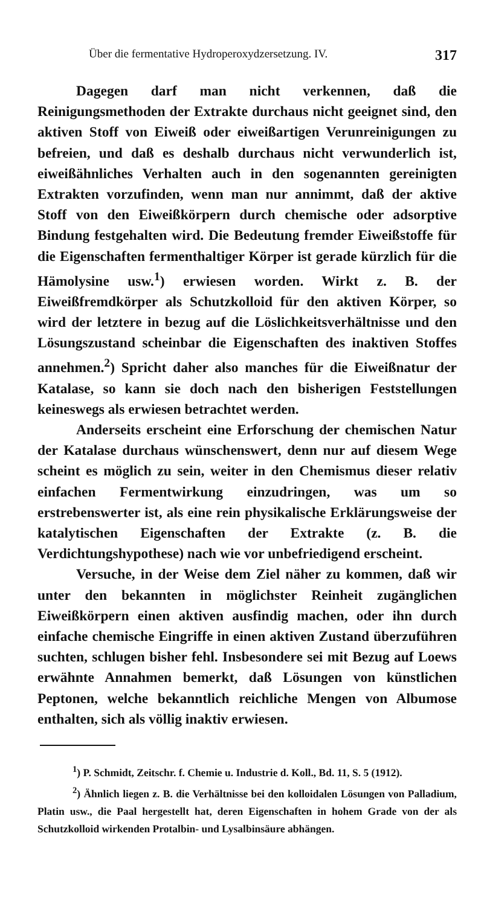Über die fermentative Hydroperoxydzersetzung. IV. 317
Dagegen darf man nicht verkennen, daß die Reinigungsmethoden der Extrakte durchaus nicht geeignet sind, den aktiven Stoff von Eiweiß oder eiweißartigen Verunreinigungen zu befreien, und daß es deshalb durchaus nicht verwunderlich ist, eiweißähnliches Verhalten auch in den sogenannten gereinigten Extrakten vorzufinden, wenn man nur annimmt, daß der aktive Stoff von den Eiweißkörpern durch chemische oder adsorptive Bindung festgehalten wird. Die Bedeutung fremder Eiweißstoffe für die Eigenschaften fermenthaltiger Körper ist gerade kürzlich für die Hämolysine usw.<sup>1</sup>) erwiesen worden. Wirkt z. B. der Eiweißfremdkörper als Schutzkolloid für den aktiven Körper, so wird der letztere in bezug auf die Löslichkeitsverhältnisse und den Lösungszustand scheinbar die Eigenschaften des inaktiven Stoffes annehmen.<sup>2</sup>) Spricht daher also manches für die Eiweißnatur der Katalase, so kann sie doch nach den bisherigen Feststellungen keineswegs als erwiesen betrachtet werden.
Anderseits erscheint eine Erforschung der chemischen Natur der Katalase durchaus wünschenswert, denn nur auf diesem Wege scheint es möglich zu sein, weiter in den Chemismus dieser relativ einfachen Fermentwirkung einzudringen, was um so erstrebenswerter ist, als eine rein physikalische Erklärungsweise der katalytischen Eigenschaften der Extrakte (z. B. die Verdichtungshypothese) nach wie vor unbefriedigend erscheint.
Versuche, in der Weise dem Ziel näher zu kommen, daß wir unter den bekannten in möglichster Reinheit zugänglichen Eiweißkörpern einen aktiven ausfindig machen, oder ihn durch einfache chemische Eingriffe in einen aktiven Zustand überzuführen suchten, schlugen bisher fehl. Insbesondere sei mit Bezug auf Loews erwähnte Annahmen bemerkt, daß Lösungen von künstlichen Peptonen, welche bekanntlich reichliche Mengen von Albumose enthalten, sich als völlig inaktiv erwiesen.
<sup>1</sup>) P. Schmidt, Zeitschr. f. Chemie u. Industrie d. Koll., Bd. 11, S. 5 (1912).
<sup>2</sup>) Ähnlich liegen z. B. die Verhältnisse bei den kolloidalen Lösungen von Palladium, Platin usw., die Paal hergestellt hat, deren Eigenschaften in hohem Grade von der als Schutzkolloid wirkenden Protalbin- und Lysalbinsäure abhängen.